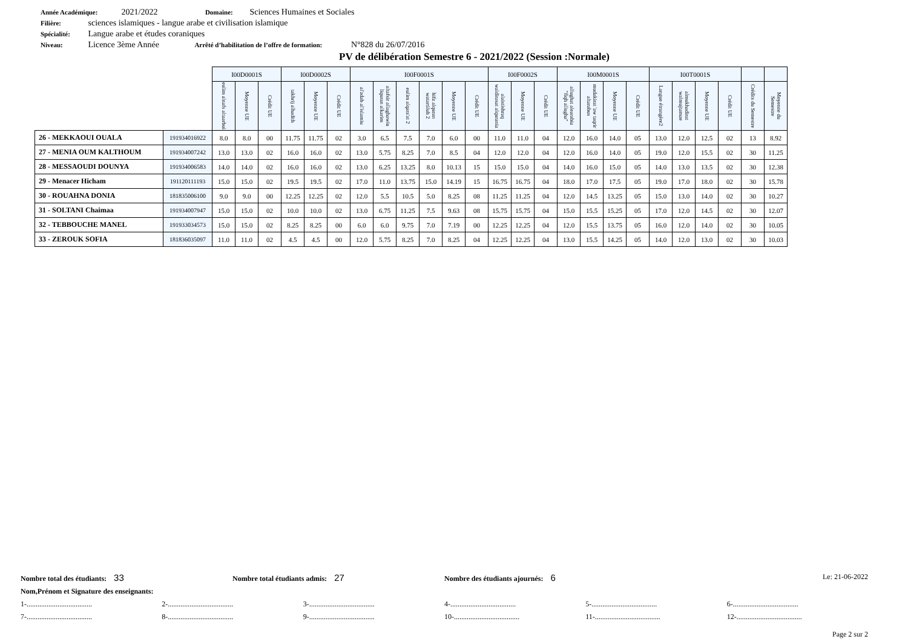Année Académique: 2021/2022 Domaine: Sciences Humaines et Sociales
Filière: sciences islamiques - langue arabe et civilisation islamique
Spécialité: Langue arabe et études coraniques
Niveau: Licence 3ème Année Arrêté d’habilitation de l’offre de formation: N°828 du 26/07/2016
PV de délibération Semestre 6 - 2021/2022 (Session :Normale)
| | | I00D0001S | | | I00D0002S | | | I00F0001S | | | | | | I00F0002S | | | I00M0001S | | | | I00T0001S | | | | | |
| --- | --- | --- | --- | --- | --- | --- | --- | --- | --- | --- | --- | --- | --- | --- | --- | --- | --- | --- | --- | --- | --- | --- | --- | --- | --- | --- |
| | | eulim alnafs altaarbui | Moyenne UE | Crédit UE | takhrij alhadith | Moyenne UE | Crédit UE | al'adab al'islamiu | altafsir allaghawiu liquran alkarim | eulim alqara'at 2 | hifz alquran watartiluh 2 | Moyenne UE | Crédit UE | alaistishraq waldirasat alqurania | Moyenne UE | Crédit UE | allughat alearabia "fiqh allugha" | mudakirat 'aw taqrir altarabus | Moyenne UE | Crédit UE | Langue étrangère2 | almukhadirat walmujtamae | Moyenne UE | Crédit UE | Crédits du Semestre | Moyenne du Semestre |
| 26 - MEKKAOUI OUALA | 191934016922 | 8.0 | 8.0 | 00 | 11.75 | 11.75 | 02 | 3.0 | 6.5 | 7.5 | 7.0 | 6.0 | 00 | 11.0 | 11.0 | 04 | 12.0 | 16.0 | 14.0 | 05 | 13.0 | 12.0 | 12.5 | 02 | 13 | 8.92 |
| 27 - MENIA OUM KALTHOUM | 191934007242 | 13.0 | 13.0 | 02 | 16.0 | 16.0 | 02 | 13.0 | 5.75 | 8.25 | 7.0 | 8.5 | 04 | 12.0 | 12.0 | 04 | 12.0 | 16.0 | 14.0 | 05 | 19.0 | 12.0 | 15.5 | 02 | 30 | 11.25 |
| 28 - MESSAOUDI DOUNYA | 191934006583 | 14.0 | 14.0 | 02 | 16.0 | 16.0 | 02 | 13.0 | 6.25 | 13.25 | 8.0 | 10.13 | 15 | 15.0 | 15.0 | 04 | 14.0 | 16.0 | 15.0 | 05 | 14.0 | 13.0 | 13.5 | 02 | 30 | 12.38 |
| 29 - Menacer Hicham | 191120111193 | 15.0 | 15.0 | 02 | 19.5 | 19.5 | 02 | 17.0 | 11.0 | 13.75 | 15.0 | 14.19 | 15 | 16.75 | 16.75 | 04 | 18.0 | 17.0 | 17.5 | 05 | 19.0 | 17.0 | 18.0 | 02 | 30 | 15.78 |
| 30 - ROUAHNA DONIA | 181835006100 | 9.0 | 9.0 | 00 | 12.25 | 12.25 | 02 | 12.0 | 5.5 | 10.5 | 5.0 | 8.25 | 08 | 11.25 | 11.25 | 04 | 12.0 | 14.5 | 13.25 | 05 | 15.0 | 13.0 | 14.0 | 02 | 30 | 10.27 |
| 31 - SOLTANI Chaimaa | 191934007947 | 15.0 | 15.0 | 02 | 10.0 | 10.0 | 02 | 13.0 | 6.75 | 11.25 | 7.5 | 9.63 | 08 | 15.75 | 15.75 | 04 | 15.0 | 15.5 | 15.25 | 05 | 17.0 | 12.0 | 14.5 | 02 | 30 | 12.07 |
| 32 - TEBBOUCHE MANEL | 191933034573 | 15.0 | 15.0 | 02 | 8.25 | 8.25 | 00 | 6.0 | 6.0 | 9.75 | 7.0 | 7.19 | 00 | 12.25 | 12.25 | 04 | 12.0 | 15.5 | 13.75 | 05 | 16.0 | 12.0 | 14.0 | 02 | 30 | 10.05 |
| 33 - ZEROUK SOFIA | 181836035097 | 11.0 | 11.0 | 02 | 4.5 | 4.5 | 00 | 12.0 | 5.75 | 8.25 | 7.0 | 8.25 | 04 | 12.25 | 12.25 | 04 | 13.0 | 15.5 | 14.25 | 05 | 14.0 | 12.0 | 13.0 | 02 | 30 | 10.03 |
Nombre total des étudiants: 33 Nombre total étudiants admis: 27 Nombre des étudiants ajournés: 6 Le: 21-06-2022
Nom,Prénom et Signature des enseignants:
1-.................................... 2-.................................... 3-.................................... 4-.................................... 5-.................................... 6-....................................
7-.................................... 8-.................................... 9-.................................... 10-.................................... 11-.................................... 12-....................................
Page 2 sur 2